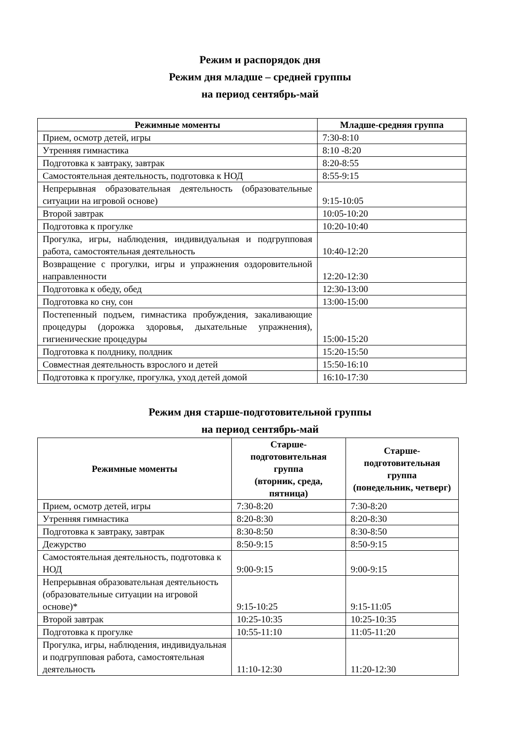Режим и распорядок дня
Режим дня младше – средней группы
на период сентябрь-май
| Режимные моменты | Младше-средняя группа |
| --- | --- |
| Прием, осмотр детей, игры | 7:30-8:10 |
| Утренняя гимнастика | 8:10 -8:20 |
| Подготовка к завтраку, завтрак | 8:20-8:55 |
| Самостоятельная деятельность, подготовка к НОД | 8:55-9:15 |
| Непрерывная образовательная деятельность (образовательные ситуации на игровой основе) | 9:15-10:05 |
| Второй завтрак | 10:05-10:20 |
| Подготовка к прогулке | 10:20-10:40 |
| Прогулка, игры, наблюдения, индивидуальная и подгрупповая работа, самостоятельная деятельность | 10:40-12:20 |
| Возвращение с прогулки, игры и упражнения оздоровительной направленности | 12:20-12:30 |
| Подготовка к обеду, обед | 12:30-13:00 |
| Подготовка ко сну, сон | 13:00-15:00 |
| Постепенный подъем, гимнастика пробуждения, закаливающие процедуры (дорожка здоровья, дыхательные упражнения), гигиенические процедуры | 15:00-15:20 |
| Подготовка к полднику, полдник | 15:20-15:50 |
| Совместная деятельность взрослого и детей | 15:50-16:10 |
| Подготовка к прогулке, прогулка, уход детей домой | 16:10-17:30 |
Режим дня старше-подготовительной группы
на период сентябрь-май
| Режимные моменты | Старше- подготовительная группа (вторник, среда, пятница) | Старше- подготовительная группа (понедельник, четверг) |
| --- | --- | --- |
| Прием, осмотр детей, игры | 7:30-8:20 | 7:30-8:20 |
| Утренняя гимнастика | 8:20-8:30 | 8:20-8:30 |
| Подготовка к завтраку, завтрак | 8:30-8:50 | 8:30-8:50 |
| Дежурство | 8:50-9:15 | 8:50-9:15 |
| Самостоятельная деятельность, подготовка к НОД | 9:00-9:15 | 9:00-9:15 |
| Непрерывная образовательная деятельность (образовательные ситуации на игровой основе)* | 9:15-10:25 | 9:15-11:05 |
| Второй завтрак | 10:25-10:35 | 10:25-10:35 |
| Подготовка к прогулке | 10:55-11:10 | 11:05-11:20 |
| Прогулка, игры, наблюдения, индивидуальная и подгрупповая работа, самостоятельная деятельность | 11:10-12:30 | 11:20-12:30 |